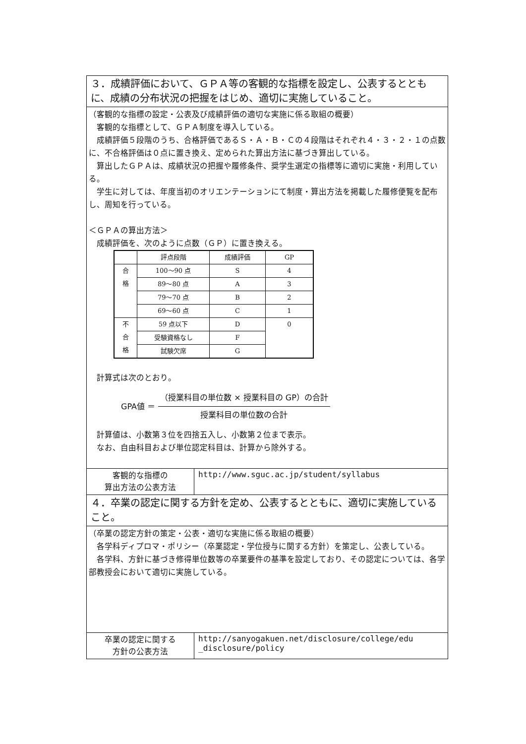| ３．成績評価において、ＧＰＡ等の客観的な指標を設定し、公表するとともに、成績の分布状況の把握をはじめ、適切に実施していること。 | |
| （客観的な指標の設定・公表及び成績評価の適切な実施に係る取組の概要） 客観的な指標として、ＧＰＡ制度を導入している。 成績評価５段階のうち、合格評価であるＳ・Ａ・Ｂ・Ｃの４段階はそれぞれ４・３・２・１の点数に、不合格評価は０点に置き換え、定められた算出方法に基づき算出している。 算出したＧＰＡは、成績状況の把握や履修条件、奨学生選定の指標等に適切に実施・利用している。 学生に対しては、年度当初のオリエンテーションにて制度・算出方法を掲載した履修便覧を配布し、周知を行っている。 ＜ＧＰＡの算出方法＞ 成績評価を、次のように点数（ＧＰ）に置き換える。 / / 評点段階 / 成績評価 / GP / / --- / --- / --- / --- / / 合 格 / 100～90 点 / S / 4 / / / 89～80 点 / A / 3 / / / 79～70 点 / B / 2 / / / 69～60 点 / C / 1 / / 不 合 格 / 59 点以下 / D / 0 / / / 受験資格なし / F / / / / 試験欠席 / G / / 計算式は次のとおり。 GPA値 ＝ （授業科目の単位数 × 授業科目の GP）の合計 授業科目の単位数の合計 計算値は、小数第３位を四捨五入し、小数第２位まで表示。 なお、自由科目および単位認定科目は、計算から除外する。 | |
| 客観的な指標の 算出方法の公表方法 | http://www.sguc.ac.jp/student/syllabus |
| ４．卒業の認定に関する方針を定め、公表するとともに、適切に実施していること。 | |
| （卒業の認定方針の策定・公表・適切な実施に係る取組の概要） 各学科ディプロマ・ポリシー（卒業認定・学位授与に関する方針）を策定し、公表している。 各学科、方針に基づき修得単位数等の卒業要件の基準を設定しており、その認定については、各学部教授会において適切に実施している。 | |
| 卒業の認定に関する 方針の公表方法 | http://sanyogakuen.net/disclosure/college/edu _disclosure/policy |